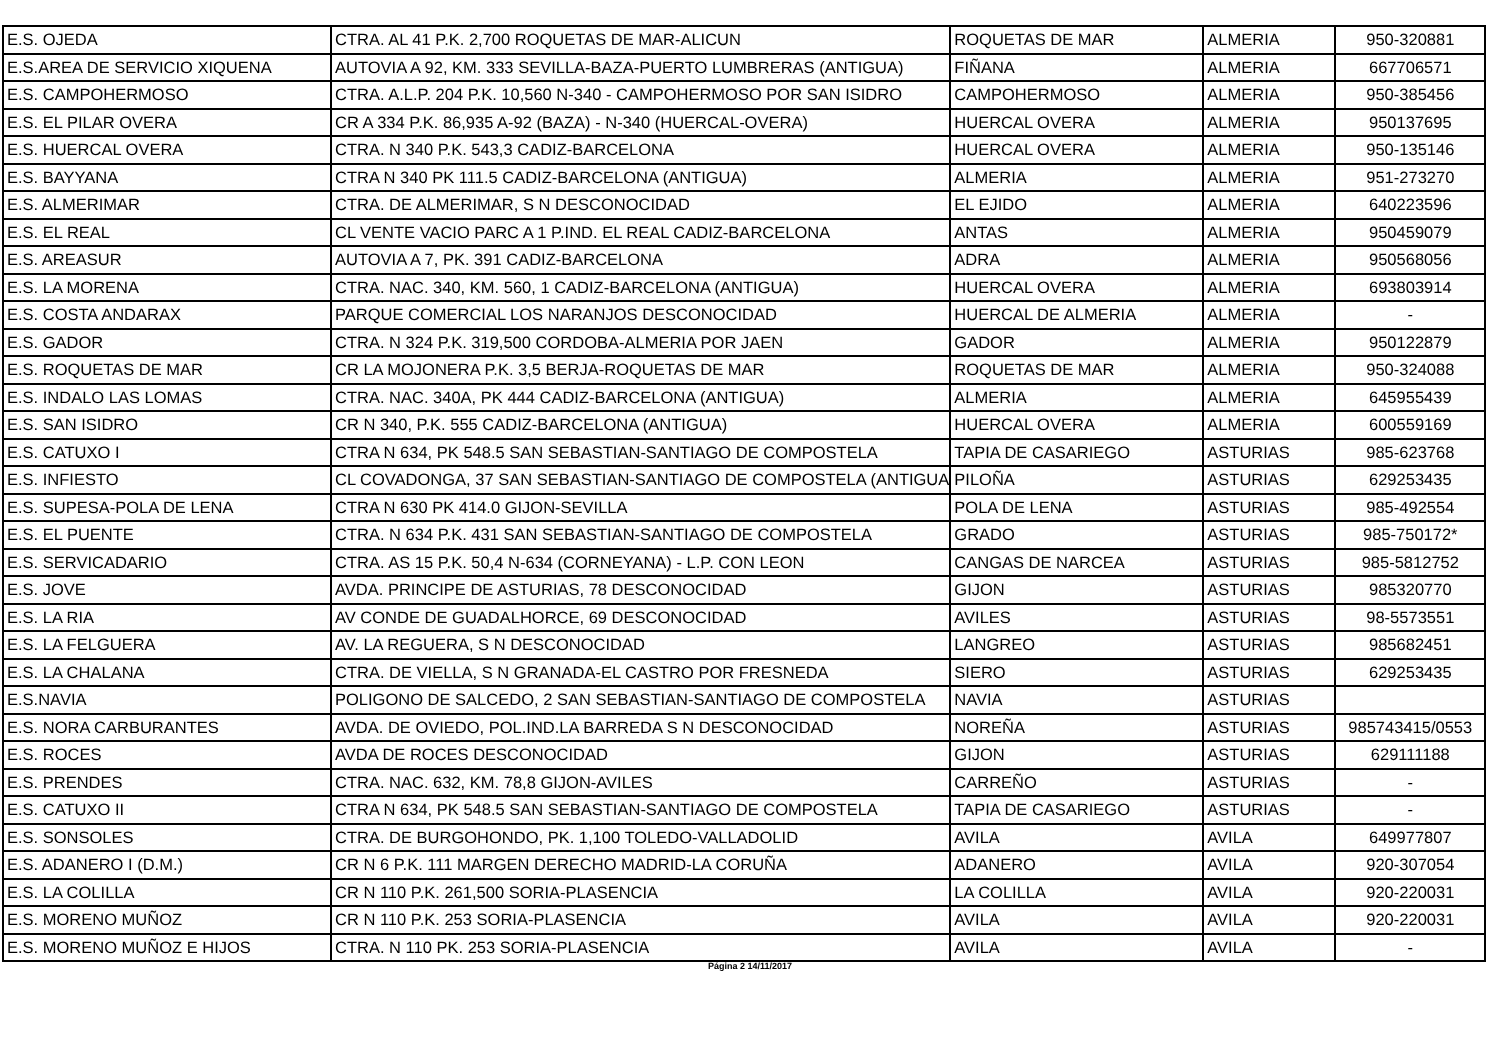| E.S. OJEDA | CTRA. AL 41 P.K. 2,700 ROQUETAS DE MAR-ALICUN | ROQUETAS DE MAR | ALMERIA | 950-320881 |
| E.S.AREA DE SERVICIO XIQUENA | AUTOVIA A 92, KM. 333 SEVILLA-BAZA-PUERTO LUMBRERAS (ANTIGUA) | FIÑANA | ALMERIA | 667706571 |
| E.S. CAMPOHERMOSO | CTRA. A.L.P. 204 P.K. 10,560 N-340 - CAMPOHERMOSO POR SAN ISIDRO | CAMPOHERMOSO | ALMERIA | 950-385456 |
| E.S. EL PILAR OVERA | CR A 334 P.K. 86,935 A-92 (BAZA) - N-340 (HUERCAL-OVERA) | HUERCAL OVERA | ALMERIA | 950137695 |
| E.S. HUERCAL OVERA | CTRA. N 340 P.K. 543,3 CADIZ-BARCELONA | HUERCAL OVERA | ALMERIA | 950-135146 |
| E.S. BAYYANA | CTRA N 340 PK 111.5 CADIZ-BARCELONA (ANTIGUA) | ALMERIA | ALMERIA | 951-273270 |
| E.S. ALMERIMAR | CTRA. DE ALMERIMAR, S N DESCONOCIDAD | EL EJIDO | ALMERIA | 640223596 |
| E.S. EL REAL | CL VENTE VACIO PARC A 1 P.IND. EL REAL CADIZ-BARCELONA | ANTAS | ALMERIA | 950459079 |
| E.S. AREASUR | AUTOVIA A 7, PK. 391 CADIZ-BARCELONA | ADRA | ALMERIA | 950568056 |
| E.S. LA MORENA | CTRA. NAC. 340, KM. 560, 1 CADIZ-BARCELONA (ANTIGUA) | HUERCAL OVERA | ALMERIA | 693803914 |
| E.S. COSTA ANDARAX | PARQUE COMERCIAL LOS NARANJOS DESCONOCIDAD | HUERCAL DE ALMERIA | ALMERIA | - |
| E.S. GADOR | CTRA. N 324 P.K. 319,500 CORDOBA-ALMERIA POR JAEN | GADOR | ALMERIA | 950122879 |
| E.S. ROQUETAS DE MAR | CR LA MOJONERA P.K. 3,5 BERJA-ROQUETAS DE MAR | ROQUETAS DE MAR | ALMERIA | 950-324088 |
| E.S. INDALO LAS LOMAS | CTRA. NAC. 340A, PK 444 CADIZ-BARCELONA (ANTIGUA) | ALMERIA | ALMERIA | 645955439 |
| E.S. SAN ISIDRO | CR N 340, P.K. 555 CADIZ-BARCELONA (ANTIGUA) | HUERCAL OVERA | ALMERIA | 600559169 |
| E.S. CATUXO I | CTRA N 634, PK 548.5 SAN SEBASTIAN-SANTIAGO DE COMPOSTELA | TAPIA DE CASARIEGO | ASTURIAS | 985-623768 |
| E.S. INFIESTO | CL COVADONGA, 37 SAN SEBASTIAN-SANTIAGO DE COMPOSTELA (ANTIGUA | PILOÑA | ASTURIAS | 629253435 |
| E.S. SUPESA-POLA DE LENA | CTRA N 630 PK 414.0 GIJON-SEVILLA | POLA DE LENA | ASTURIAS | 985-492554 |
| E.S. EL PUENTE | CTRA. N 634 P.K. 431 SAN SEBASTIAN-SANTIAGO DE COMPOSTELA | GRADO | ASTURIAS | 985-750172* |
| E.S. SERVICADARIO | CTRA. AS 15 P.K. 50,4 N-634 (CORNEYANA) - L.P. CON LEON | CANGAS DE NARCEA | ASTURIAS | 985-5812752 |
| E.S. JOVE | AVDA. PRINCIPE DE ASTURIAS, 78 DESCONOCIDAD | GIJON | ASTURIAS | 985320770 |
| E.S. LA RIA | AV CONDE DE GUADALHORCE, 69 DESCONOCIDAD | AVILES | ASTURIAS | 98-5573551 |
| E.S. LA FELGUERA | AV. LA REGUERA, S N DESCONOCIDAD | LANGREO | ASTURIAS | 985682451 |
| E.S. LA CHALANA | CTRA. DE VIELLA, S N GRANADA-EL CASTRO POR FRESNEDA | SIERO | ASTURIAS | 629253435 |
| E.S.NAVIA | POLIGONO DE SALCEDO, 2 SAN SEBASTIAN-SANTIAGO DE COMPOSTELA | NAVIA | ASTURIAS | |
| E.S. NORA CARBURANTES | AVDA. DE OVIEDO, POL.IND.LA BARREDA S N DESCONOCIDAD | NOREÑA | ASTURIAS | 985743415/0553 |
| E.S. ROCES | AVDA DE ROCES DESCONOCIDAD | GIJON | ASTURIAS | 629111188 |
| E.S. PRENDES | CTRA. NAC. 632, KM. 78,8 GIJON-AVILES | CARREÑO | ASTURIAS | - |
| E.S. CATUXO II | CTRA N 634, PK 548.5 SAN SEBASTIAN-SANTIAGO DE COMPOSTELA | TAPIA DE CASARIEGO | ASTURIAS | - |
| E.S. SONSOLES | CTRA. DE BURGOHONDO, PK. 1,100 TOLEDO-VALLADOLID | AVILA | AVILA | 649977807 |
| E.S. ADANERO I (D.M.) | CR N 6 P.K. 111 MARGEN DERECHO MADRID-LA CORUÑA | ADANERO | AVILA | 920-307054 |
| E.S. LA COLILLA | CR N 110 P.K. 261,500 SORIA-PLASENCIA | LA COLILLA | AVILA | 920-220031 |
| E.S. MORENO MUÑOZ | CR N 110 P.K. 253 SORIA-PLASENCIA | AVILA | AVILA | 920-220031 |
| E.S. MORENO MUÑOZ E HIJOS | CTRA. N 110 PK. 253 SORIA-PLASENCIA | AVILA | AVILA | - |
Página 2 14/11/2017